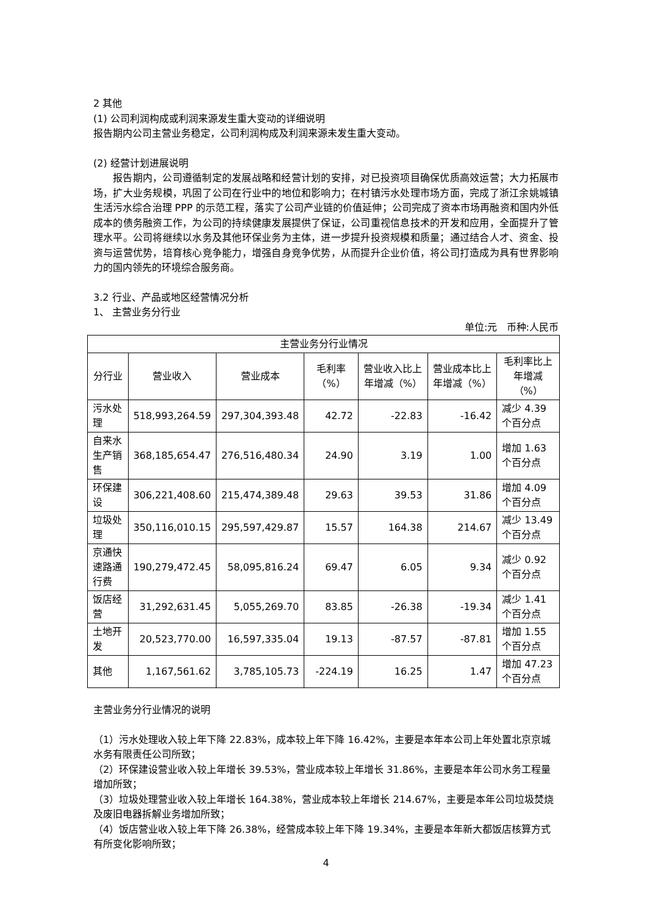2 其他
(1) 公司利润构成或利润来源发生重大变动的详细说明
报告期内公司主营业务稳定，公司利润构成及利润来源未发生重大变动。
(2) 经营计划进展说明
报告期内，公司遵循制定的发展战略和经营计划的安排，对已投资项目确保优质高效运营；大力拓展市场，扩大业务规模，巩固了公司在行业中的地位和影响力；在村镇污水处理市场方面，完成了浙江余姚城镇生活污水综合治理 PPP 的示范工程，落实了公司产业链的价值延伸；公司完成了资本市场再融资和国内外低成本的债务融资工作，为公司的持续健康发展提供了保证，公司重视信息技术的开发和应用，全面提升了管理水平。公司将继续以水务及其他环保业务为主体，进一步提升投资规模和质量；通过结合人才、资金、投资与运营优势，培育核心竞争能力，增强自身竞争优势，从而提升企业价值，将公司打造成为具有世界影响力的国内领先的环境综合服务商。
3.2 行业、产品或地区经营情况分析
1、 主营业务分行业
单位:元 币种:人民币
| 主营业务分行业情况 | | | | | | |
| --- | --- | --- | --- | --- | --- | --- |
| 分行业 | 营业收入 | 营业成本 | 毛利率（%） | 营业收入比上年增减（%） | 营业成本比上年增减（%） | 毛利率比上年增减（%） |
| 污水处理 | 518,993,264.59 | 297,304,393.48 | 42.72 | -22.83 | -16.42 | 减少 4.39 个百分点 |
| 自来水生产销售 | 368,185,654.47 | 276,516,480.34 | 24.90 | 3.19 | 1.00 | 增加 1.63 个百分点 |
| 环保建设 | 306,221,408.60 | 215,474,389.48 | 29.63 | 39.53 | 31.86 | 增加 4.09 个百分点 |
| 垃圾处理 | 350,116,010.15 | 295,597,429.87 | 15.57 | 164.38 | 214.67 | 减少 13.49 个百分点 |
| 京通快速路通行费 | 190,279,472.45 | 58,095,816.24 | 69.47 | 6.05 | 9.34 | 减少 0.92 个百分点 |
| 饭店经营 | 31,292,631.45 | 5,055,269.70 | 83.85 | -26.38 | -19.34 | 减少 1.41 个百分点 |
| 土地开发 | 20,523,770.00 | 16,597,335.04 | 19.13 | -87.57 | -87.81 | 增加 1.55 个百分点 |
| 其他 | 1,167,561.62 | 3,785,105.73 | -224.19 | 16.25 | 1.47 | 增加 47.23 个百分点 |
主营业务分行业情况的说明
（1）污水处理收入较上年下降 22.83%，成本较上年下降 16.42%，主要是本年本公司上年处置北京京城水务有限责任公司所致；
（2）环保建设营业收入较上年增长 39.53%，营业成本较上年增长 31.86%，主要是本年公司水务工程量增加所致；
（3）垃圾处理营业收入较上年增长 164.38%，营业成本较上年增长 214.67%，主要是本年公司垃圾焚烧及废旧电器拆解业务增加所致；
（4）饭店营业收入较上年下降 26.38%，经营成本较上年下降 19.34%，主要是本年新大都饭店核算方式有所变化影响所致；
4